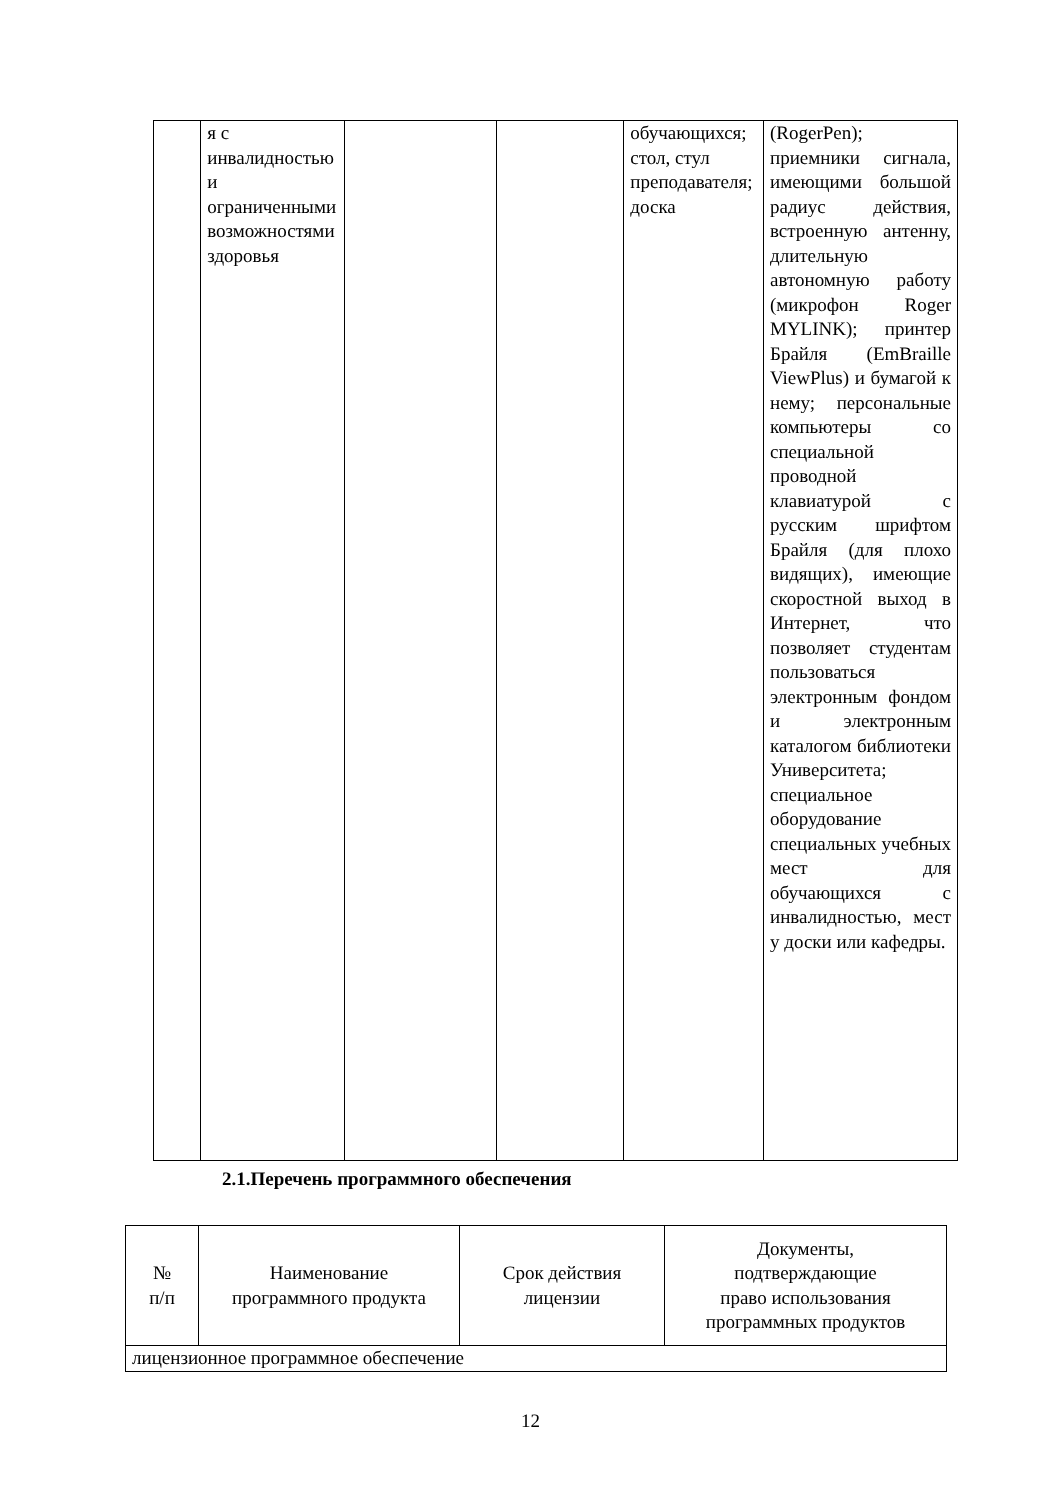| | я с инвалидностью и ограниченными возможностями здоровья | | | обучающихся; стол, стул преподавателя; доска | (RogerPen); приемники сигнала, имеющими большой радиус действия, встроенную антенну, длительную автономную работу (микрофон Roger MYLINK); принтер Брайля (EmBraille ViewPlus) и бумагой к нему; персональные компьютеры со специальной проводной клавиатурой с русским шрифтом Брайля (для плохо видящих), имеющие скоростной выход в Интернет, что позволяет студентам пользоваться электронным фондом и электронным каталогом библиотеки Университета; специальное оборудование специальных учебных мест для обучающихся с инвалидностью, мест у доски или кафедры. |
2.1.Перечень программного обеспечения
| № п/п | Наименование программного продукта | Срок действия лицензии | Документы, подтверждающие право использования программных продуктов |
| --- | --- | --- | --- |
| лицензионное программное обеспечение | | | |
12